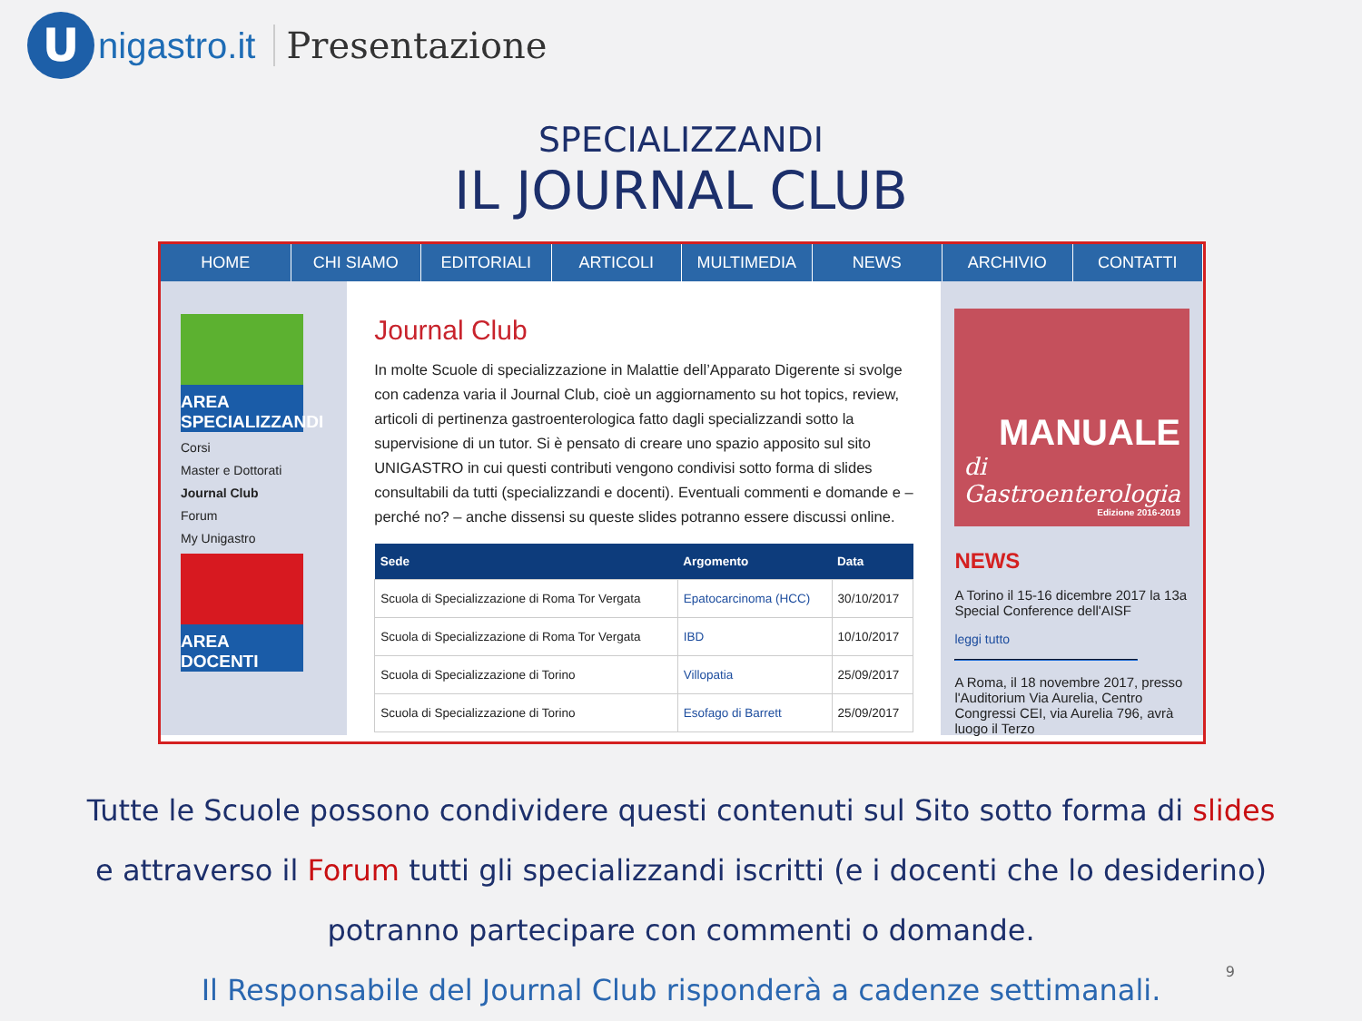U
nigastro.it Presentazione
SPECIALIZZANDI
IL JOURNAL CLUB
HOME CHI SIAMO EDITORIALI ARTICOLI MULTIMEDIA NEWS ARCHIVIO CONTATTI
AREA SPECIALIZZANDI
Corsi
Master e Dottorati
Journal Club
Forum
My Unigastro
AREA DOCENTI
Journal Club
In molte Scuole di specializzazione in Malattie dell’Apparato Digerente si svolge con cadenza varia il Journal Club, cioè un aggiornamento su hot topics, review, articoli di pertinenza gastroenterologica fatto dagli specializzandi sotto la supervisione di un tutor. Si è pensato di creare uno spazio apposito sul sito UNIGASTRO in cui questi contributi vengono condivisi sotto forma di slides consultabili da tutti (specializzandi e docenti). Eventuali commenti e domande e – perché no? – anche dissensi su queste slides potranno essere discussi online.
| Sede | Argomento | Data |
| --- | --- | --- |
| Scuola di Specializzazione di Roma Tor Vergata | Epatocarcinoma (HCC) | 30/10/2017 |
| Scuola di Specializzazione di Roma Tor Vergata | IBD | 10/10/2017 |
| Scuola di Specializzazione di Torino | Villopatia | 25/09/2017 |
| Scuola di Specializzazione di Torino | Esofago di Barrett | 25/09/2017 |
MANUALE
di Gastroenterologia
Edizione 2016-2019
NEWS
A Torino il 15-16 dicembre 2017 la 13a Special Conference dell'AISF
leggi tutto
A Roma, il 18 novembre 2017, presso l'Auditorium Via Aurelia, Centro Congressi CEI, via Aurelia 796, avrà luogo il Terzo
Tutte le Scuole possono condividere questi contenuti sul Sito sotto forma di slides
e attraverso il Forum tutti gli specializzandi iscritti (e i docenti che lo desiderino)
potranno partecipare con commenti o domande.
Il Responsabile del Journal Club risponderà a cadenze settimanali.
9